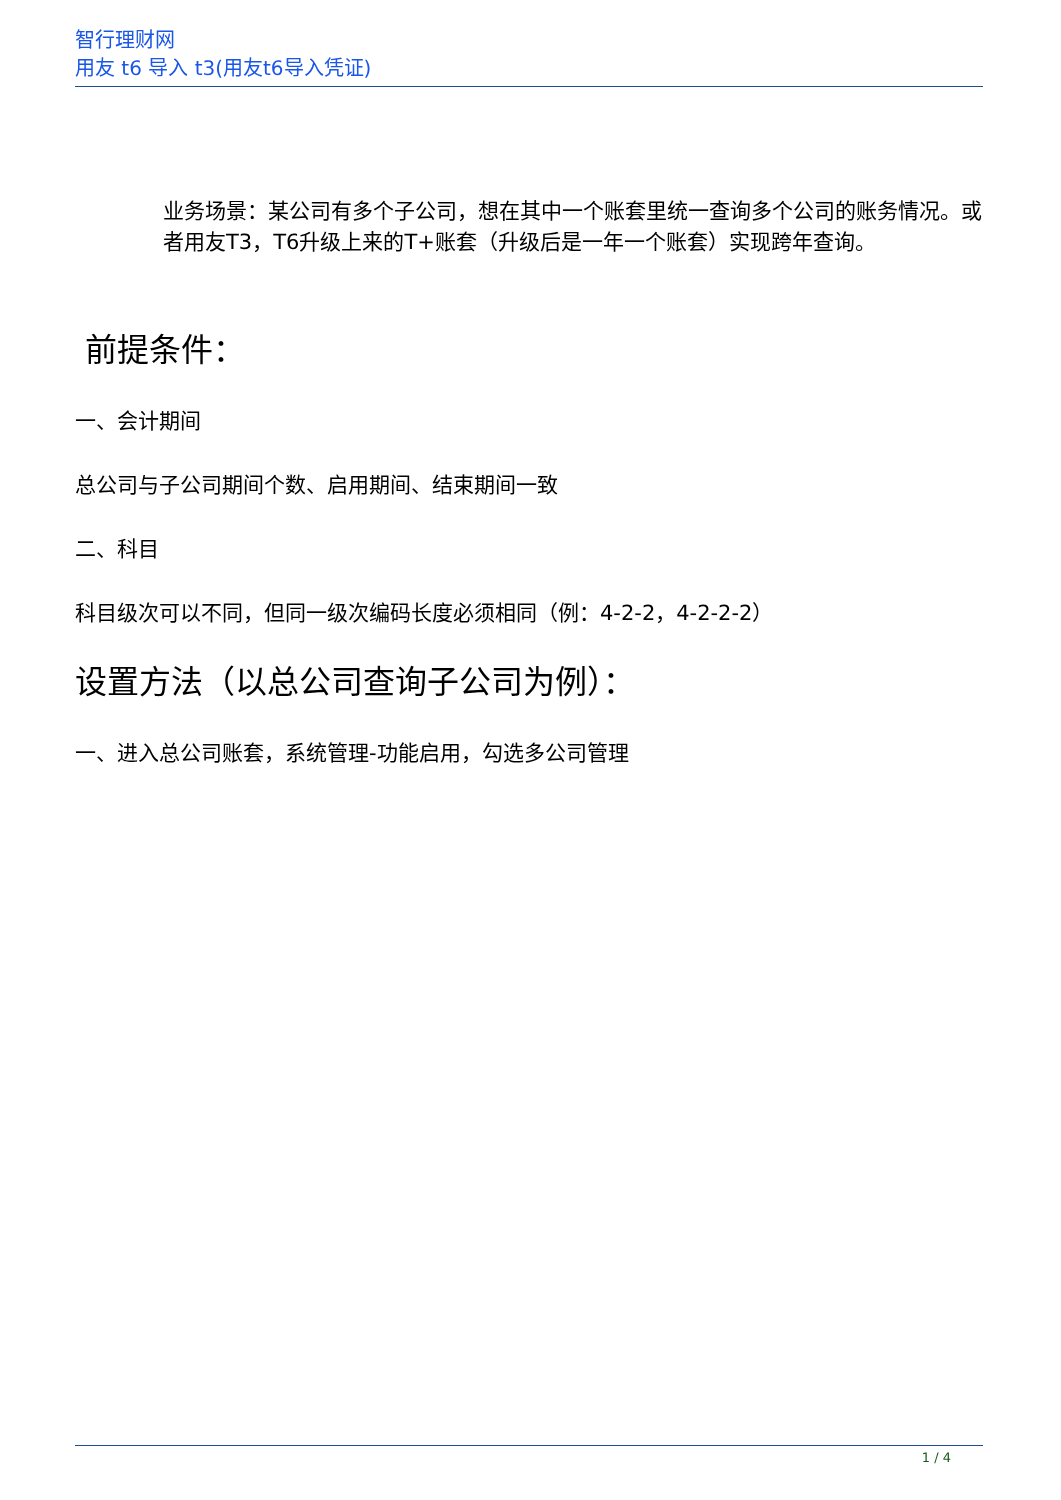智行理财网
用友 t6 导入 t3(用友t6导入凭证)
业务场景：某公司有多个子公司，想在其中一个账套里统一查询多个公司的账务情况。或者用友T3，T6升级上来的T+账套（升级后是一年一个账套）实现跨年查询。
前提条件：
一、会计期间
总公司与子公司期间个数、启用期间、结束期间一致
二、科目
科目级次可以不同，但同一级次编码长度必须相同（例：4-2-2，4-2-2-2）
设置方法（以总公司查询子公司为例）：
一、进入总公司账套，系统管理-功能启用，勾选多公司管理
1 / 4